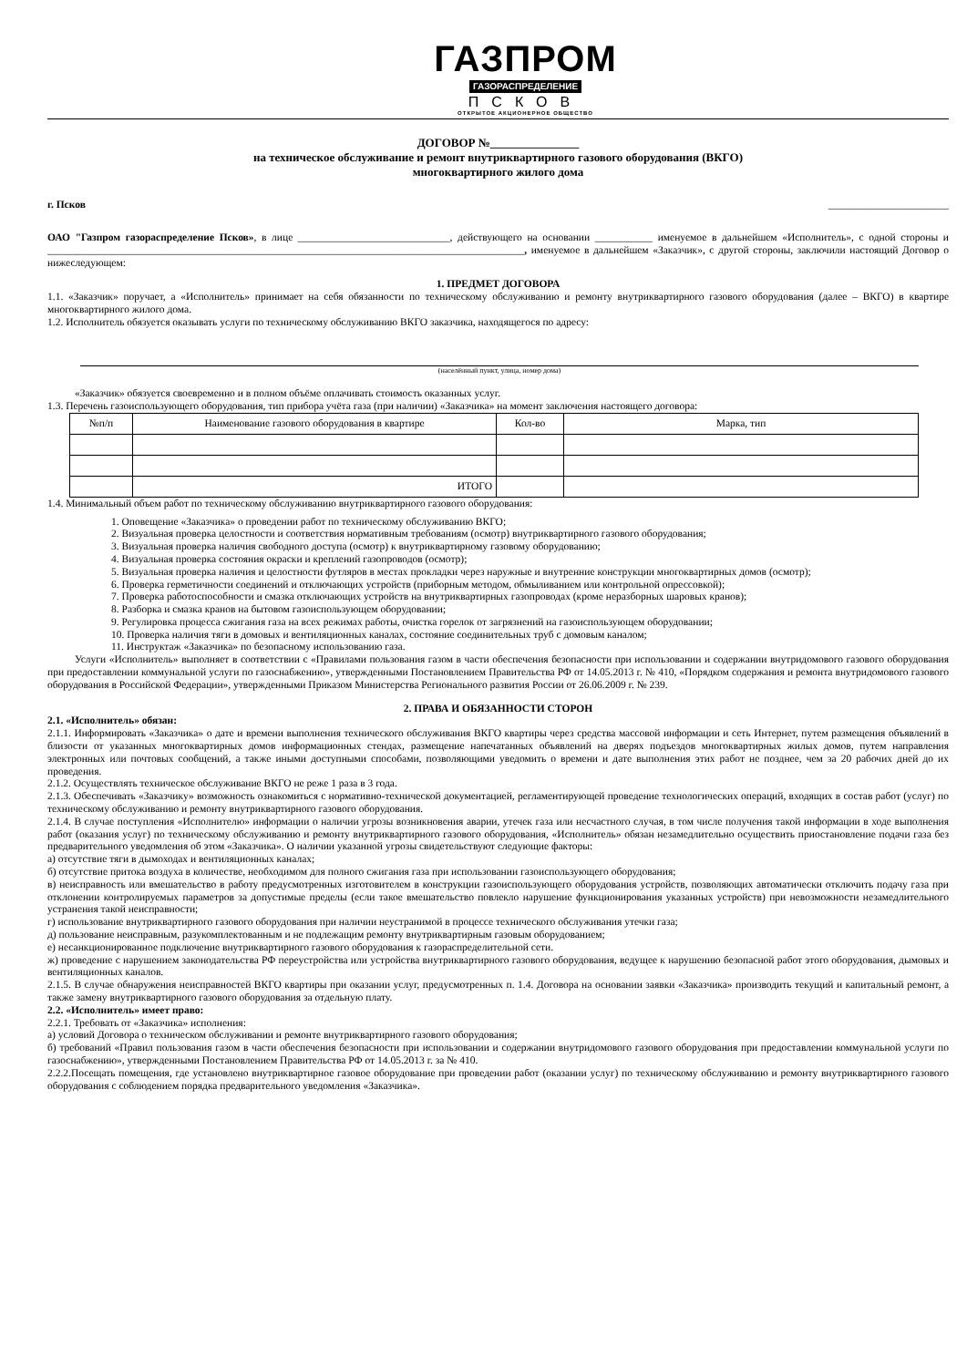ГАЗПРОМ
ГАЗОРАСПРЕДЕЛЕНИЕ
ПСКОВ
ОТКРЫТОЕ АКЦИОНЕРНОЕ ОБЩЕСТВО
ДОГОВОР №_______________
на техническое обслуживание и ремонт внутриквартирного газового оборудования (ВКГО)
многоквартирного жилого дома
г. Псков _______________________
ОАО "Газпром газораспределение Псков», в лице _____________________________, действующего на основании ___________ именуемое в дальнейшем «Исполнитель», с одной стороны и ___________________________________________________________________________________________, именуемое в дальнейшем «Заказчик», с другой стороны, заключили настоящий Договор о нижеследующем:
1. ПРЕДМЕТ ДОГОВОРА
1.1. «Заказчик» поручает, а «Исполнитель» принимает на себя обязанности по техническому обслуживанию и ремонту внутриквартирного газового оборудования (далее – ВКГО) в квартире многоквартирного жилого дома.
1.2. Исполнитель обязуется оказывать услуги по техническому обслуживанию ВКГО заказчика, находящегося по адресу:
(населённый пункт, улица, номер дома)
«Заказчик» обязуется своевременно и в полном объёме оплачивать стоимость оказанных услуг.
1.3. Перечень газоиспользующего оборудования, тип прибора учёта газа (при наличии) «Заказчика» на момент заключения настоящего договора:
| №п/п | Наименование газового оборудования в квартире | Кол-во | Марка, тип |
| --- | --- | --- | --- |
| | ИТОГО | | |
1.4. Минимальный объем работ по техническому обслуживанию внутриквартирного газового оборудования:
1. Оповещение «Заказчика» о проведении работ по техническому обслуживанию ВКГО;
2. Визуальная проверка целостности и соответствия нормативным требованиям (осмотр) внутриквартирного газового оборудования;
3. Визуальная проверка наличия свободного доступа (осмотр) к внутриквартирному газовому оборудованию;
4. Визуальная проверка состояния окраски и креплений газопроводов (осмотр);
5. Визуальная проверка наличия и целостности футляров в местах прокладки через наружные и внутренние конструкции многоквартирных домов (осмотр);
6. Проверка герметичности соединений и отключающих устройств (приборным методом, обмыливанием или контрольной опрессовкой);
7. Проверка работоспособности и смазка отключающих устройств на внутриквартирных газопроводах (кроме неразборных шаровых кранов);
8. Разборка и смазка кранов на бытовом газоиспользующем оборудовании;
9. Регулировка процесса сжигания газа на всех режимах работы, очистка горелок от загрязнений на газоиспользующем оборудовании;
10. Проверка наличия тяги в домовых и вентиляционных каналах, состояние соединительных труб с домовым каналом;
11. Инструктаж «Заказчика» по безопасному использованию газа.
Услуги «Исполнитель» выполняет в соответствии с «Правилами пользования газом в части обеспечения безопасности при использовании и содержании внутридомового газового оборудования при предоставлении коммунальной услуги по газоснабжению», утвержденными Постановлением Правительства РФ от 14.05.2013 г. № 410, «Порядком содержания и ремонта внутридомового газового оборудования в Российской Федерации», утвержденными Приказом Министерства Регионального развития России от 26.06.2009 г. № 239.
2. ПРАВА И ОБЯЗАННОСТИ СТОРОН
2.1. «Исполнитель» обязан:
2.1.1. Информировать «Заказчика» о дате и времени выполнения технического обслуживания ВКГО квартиры через средства массовой информации и сеть Интернет, путем размещения объявлений в близости от указанных многоквартирных домов информационных стендах, размещение напечатанных объявлений на дверях подъездов многоквартирных жилых домов, путем направления электронных или почтовых сообщений, а также иными доступными способами, позволяющими уведомить о времени и дате выполнения этих работ не позднее, чем за 20 рабочих дней до их проведения.
2.1.2. Осуществлять техническое обслуживание ВКГО не реже 1 раза в 3 года.
2.1.3. Обеспечивать «Заказчику» возможность ознакомиться с нормативно-технической документацией, регламентирующей проведение технологических операций, входящих в состав работ (услуг) по техническому обслуживанию и ремонту внутриквартирного газового оборудования.
2.1.4. В случае поступления «Исполнителю» информации о наличии угрозы возникновения аварии, утечек газа или несчастного случая, в том числе получения такой информации в ходе выполнения работ (оказания услуг) по техническому обслуживанию и ремонту внутриквартирного газового оборудования, «Исполнитель» обязан незамедлительно осуществить приостановление подачи газа без предварительного уведомления об этом «Заказчика». О наличии указанной угрозы свидетельствуют следующие факторы:
а) отсутствие тяги в дымоходах и вентиляционных каналах;
б) отсутствие притока воздуха в количестве, необходимом для полного сжигания газа при использовании газоиспользующего оборудования;
в) неисправность или вмешательство в работу предусмотренных изготовителем в конструкции газоиспользующего оборудования устройств, позволяющих автоматически отключить подачу газа при отклонении контролируемых параметров за допустимые пределы (если такое вмешательство повлекло нарушение функционирования указанных устройств) при невозможности незамедлительного устранения такой неисправности;
г) использование внутриквартирного газового оборудования при наличии неустранимой в процессе технического обслуживания утечки газа;
д) пользование неисправным, разукомплектованным и не подлежащим ремонту внутриквартирным газовым оборудованием;
е) несанкционированное подключение внутриквартирного газового оборудования к газораспределительной сети.
ж) проведение с нарушением законодательства РФ переустройства или устройства внутриквартирного газового оборудования, ведущее к нарушению безопасной работ этого оборудования, дымовых и вентиляционных каналов.
2.1.5. В случае обнаружения неисправностей ВКГО квартиры при оказании услуг, предусмотренных п. 1.4. Договора на основании заявки «Заказчика» производить текущий и капитальный ремонт, а также замену внутриквартирного газового оборудования за отдельную плату.
2.2. «Исполнитель» имеет право:
2.2.1. Требовать от «Заказчика» исполнения:
а) условий Договора о техническом обслуживании и ремонте внутриквартирного газового оборудования;
б) требований «Правил пользования газом в части обеспечения безопасности при использовании и содержании внутридомового газового оборудования при предоставлении коммунальной услуги по газоснабжению», утвержденными Постановлением Правительства РФ от 14.05.2013 г. за № 410.
2.2.2.Посещать помещения, где установлено внутриквартирное газовое оборудование при проведении работ (оказании услуг) по техническому обслуживанию и ремонту внутриквартирного газового оборудования с соблюдением порядка предварительного уведомления «Заказчика».